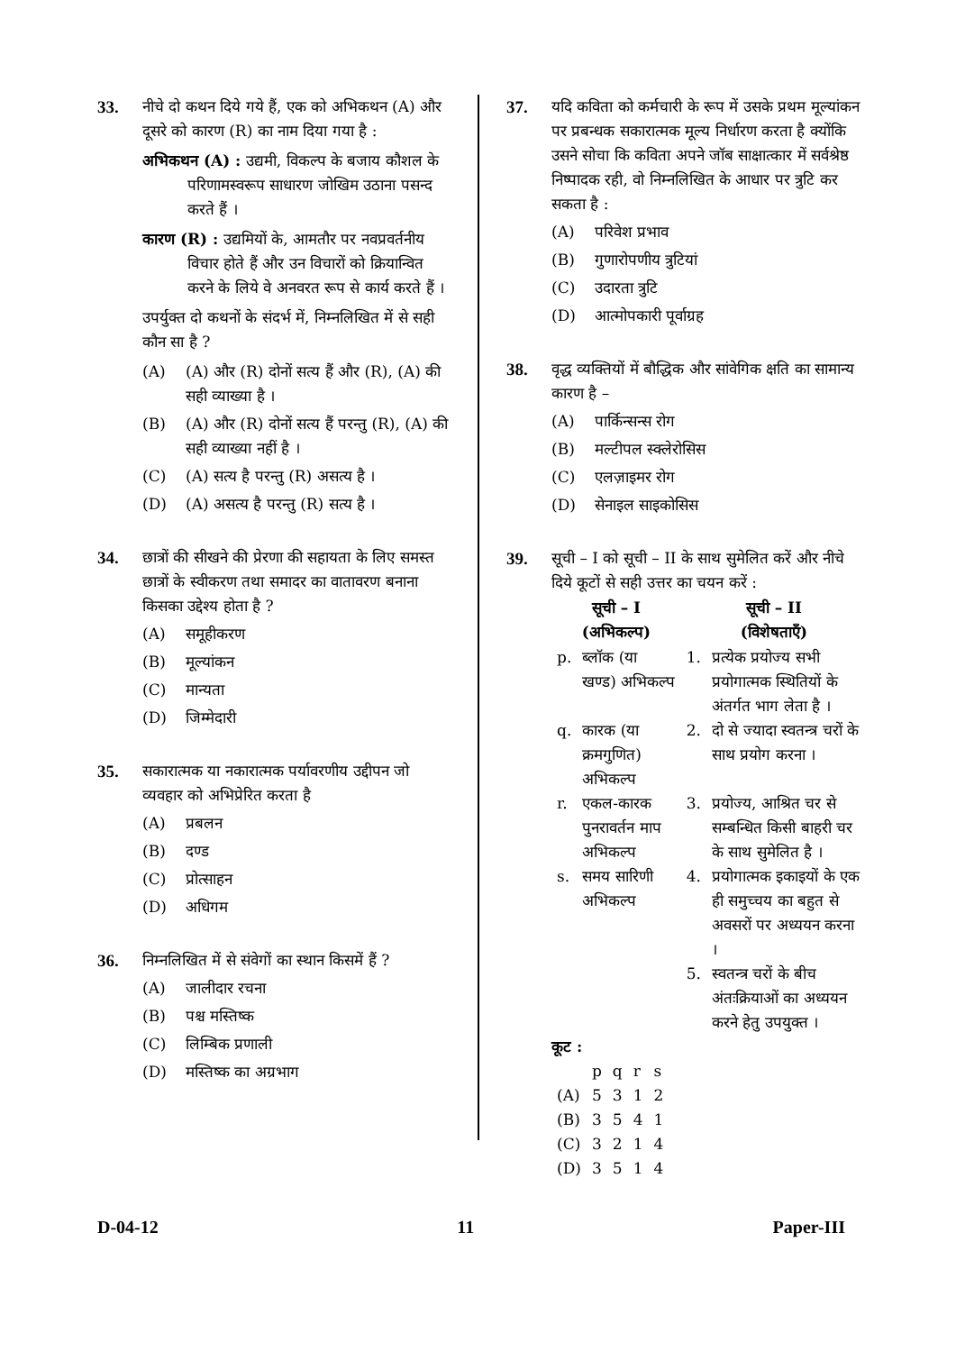33. नीचे दो कथन दिये गये हैं, एक को अभिकथन (A) और दूसरे को कारण (R) का नाम दिया गया है :
अभिकथन (A) : उद्यमी, विकल्प के बजाय कौशल के परिणामस्वरूप साधारण जोखिम उठाना पसन्द करते हैं ।
कारण (R) : उद्यमियों के, आमतौर पर नवप्रवर्तनीय विचार होते हैं और उन विचारों को क्रियान्वित करने के लिये वे अनवरत रूप से कार्य करते हैं ।
उपर्युक्त दो कथनों के संदर्भ में, निम्नलिखित में से सही कौन सा है ?
(A) (A) और (R) दोनों सत्य हैं और (R), (A) की सही व्याख्या है ।
(B) (A) और (R) दोनों सत्य हैं परन्तु (R), (A) की सही व्याख्या नहीं है ।
(C) (A) सत्य है परन्तु (R) असत्य है ।
(D) (A) असत्य है परन्तु (R) सत्य है ।
34. छात्रों की सीखने की प्रेरणा की सहायता के लिए समस्त छात्रों के स्वीकरण तथा समादर का वातावरण बनाना किसका उद्देश्य होता है ?
(A) समूहीकरण
(B) मूल्यांकन
(C) मान्यता
(D) जिम्मेदारी
35. सकारात्मक या नकारात्मक पर्यावरणीय उद्दीपन जो व्यवहार को अभिप्रेरित करता है
(A) प्रबलन
(B) दण्ड
(C) प्रोत्साहन
(D) अधिगम
36. निम्नलिखित में से संवेगों का स्थान किसमें हैं ?
(A) जालीदार रचना
(B) पश्च मस्तिष्क
(C) लिम्बिक प्रणाली
(D) मस्तिष्क का अग्रभाग
37. यदि कविता को कर्मचारी के रूप में उसके प्रथम मूल्यांकन पर प्रबन्धक सकारात्मक मूल्य निर्धारण करता है क्योंकि उसने सोचा कि कविता अपने जॉब साक्षात्कार में सर्वश्रेष्ठ निष्पादक रही, वो निम्नलिखित के आधार पर त्रुटि कर सकता है :
(A) परिवेश प्रभाव
(B) गुणारोपणीय त्रुटियां
(C) उदारता त्रुटि
(D) आत्मोपकारी पूर्वाग्रह
38. वृद्ध व्यक्तियों में बौद्धिक और सांवेगिक क्षति का सामान्य कारण है –
(A) पार्किन्सन्स रोग
(B) मल्टीपल स्क्लेरोसिस
(C) एलज़ाइमर रोग
(D) सेनाइल साइकोसिस
39. सूची – I को सूची – II के साथ सुमेलित करें और नीचे दिये कूटों से सही उत्तर का चयन करें :
| सूची – I (अभिकल्प) | | सूची – II (विशेषताएँ) | |
| --- | --- | --- | --- |
| p. | ब्लॉक (या खण्ड) अभिकल्प | 1. | प्रत्येक प्रयोज्य सभी प्रयोगात्मक स्थितियों के अंतर्गत भाग लेता है । |
| q. | कारक (या क्रमगुणित) अभिकल्प | 2. | दो से ज्यादा स्वतन्त्र चरों के साथ प्रयोग करना । |
| r. | एकल-कारक पुनरावर्तन माप अभिकल्प | 3. | प्रयोज्य, आश्रित चर से सम्बन्धित किसी बाहरी चर के साथ सुमेलित है । |
| s. | समय सारिणी अभिकल्प | 4. | प्रयोगात्मक इकाइयों के एक ही समुच्चय का बहुत से अवसरों पर अध्ययन करना । |
| | | 5. | स्वतन्त्र चरों के बीच अंतःक्रियाओं का अध्ययन करने हेतु उपयुक्त । |
कूट :
| | p | q | r | s |
| (A) | 5 | 3 | 1 | 2 |
| (B) | 3 | 5 | 4 | 1 |
| (C) | 3 | 2 | 1 | 4 |
| (D) | 3 | 5 | 1 | 4 |
D-04-12 11 Paper-III